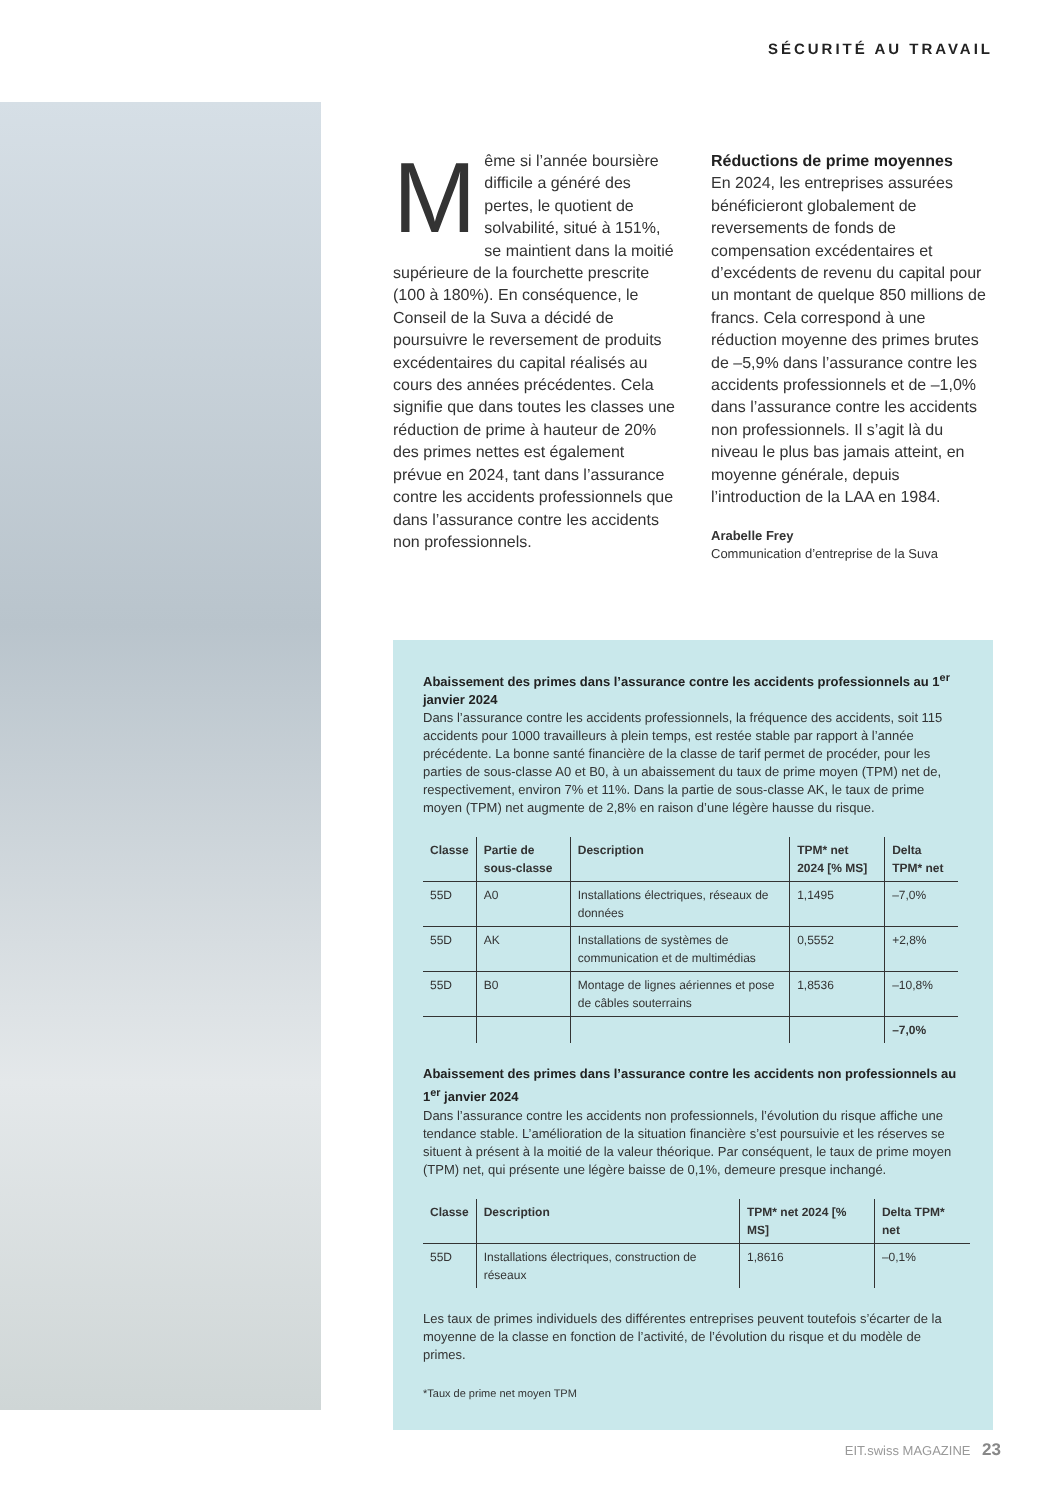SÉCURITÉ AU TRAVAIL
Même si l’année boursière difficile a généré des pertes, le quotient de solvabilité, situé à 151%, se maintient dans la moitié supérieure de la fourchette prescrite (100 à 180%). En conséquence, le Conseil de la Suva a décidé de poursuivre le reversement de produits excédentaires du capital réalisés au cours des années précédentes. Cela signifie que dans toutes les classes une réduction de prime à hauteur de 20% des primes nettes est également prévue en 2024, tant dans l’assurance contre les accidents professionnels que dans l’assurance contre les accidents non professionnels.
Réductions de prime moyennes
En 2024, les entreprises assurées bénéficieront globalement de reversements de fonds de compensation excédentaires et d’excédents de revenu du capital pour un montant de quelque 850 millions de francs. Cela correspond à une réduction moyenne des primes brutes de –5,9% dans l’assurance contre les accidents professionnels et de –1,0% dans l’assurance contre les accidents non professionnels. Il s’agit là du niveau le plus bas jamais atteint, en moyenne générale, depuis l’introduction de la LAA en 1984.
Arabelle Frey
Communication d’entreprise de la Suva
Abaissement des primes dans l’assurance contre les accidents professionnels au 1<sup>er</sup> janvier 2024
Dans l’assurance contre les accidents professionnels, la fréquence des accidents, soit 115 accidents pour 1000 travailleurs à plein temps, est restée stable par rapport à l’année précédente. La bonne santé financière de la classe de tarif permet de procéder, pour les parties de sous-classe A0 et B0, à un abaissement du taux de prime moyen (TPM) net de, respectivement, environ 7% et 11%. Dans la partie de sous-classe AK, le taux de prime moyen (TPM) net augmente de 2,8% en raison d’une légère hausse du risque.
| Classe | Partie de sous-classe | Description | TPM* net 2024 [% MS] | Delta TPM* net |
| --- | --- | --- | --- | --- |
| 55D | A0 | Installations électriques, réseaux de données | 1,1495 | –7,0% |
| 55D | AK | Installations de systèmes de communication et de multimédias | 0,5552 | +2,8% |
| 55D | B0 | Montage de lignes aériennes et pose de câbles souterrains | 1,8536 | –10,8% |
| | | | | –7,0% |
Abaissement des primes dans l’assurance contre les accidents non professionnels au 1<sup>er</sup> janvier 2024
Dans l’assurance contre les accidents non professionnels, l’évolution du risque affiche une tendance stable. L’amélioration de la situation financière s’est poursuivie et les réserves se situent à présent à la moitié de la valeur théorique. Par conséquent, le taux de prime moyen (TPM) net, qui présente une légère baisse de 0,1%, demeure presque inchangé.
| Classe | Description | TPM* net 2024 [% MS] | Delta TPM* net |
| --- | --- | --- | --- |
| 55D | Installations électriques, construction de réseaux | 1,8616 | –0,1% |
Les taux de primes individuels des différentes entreprises peuvent toutefois s’écarter de la moyenne de la classe en fonction de l’activité, de l’évolution du risque et du modèle de primes.
*Taux de prime net moyen TPM
EIT.swiss MAGAZINE 23